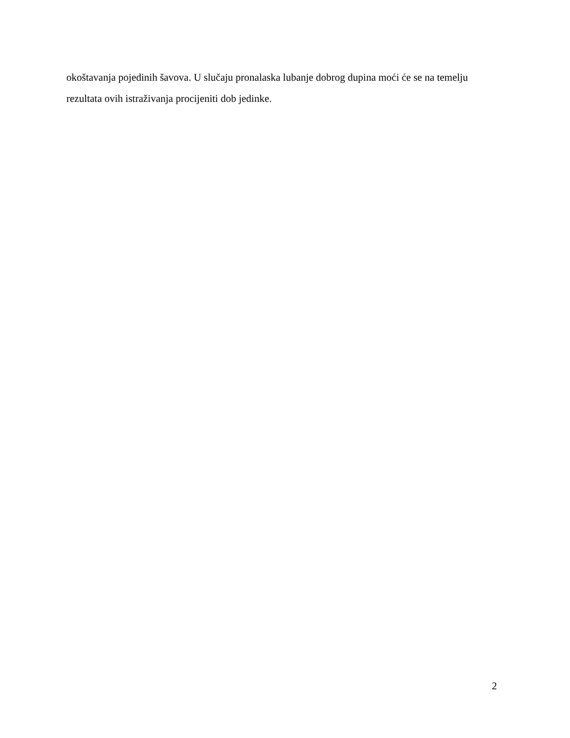okoštavanja pojedinih šavova. U slučaju pronalaska lubanje dobrog dupina moći će se na temelju rezultata ovih istraživanja procijeniti dob jedinke.
2